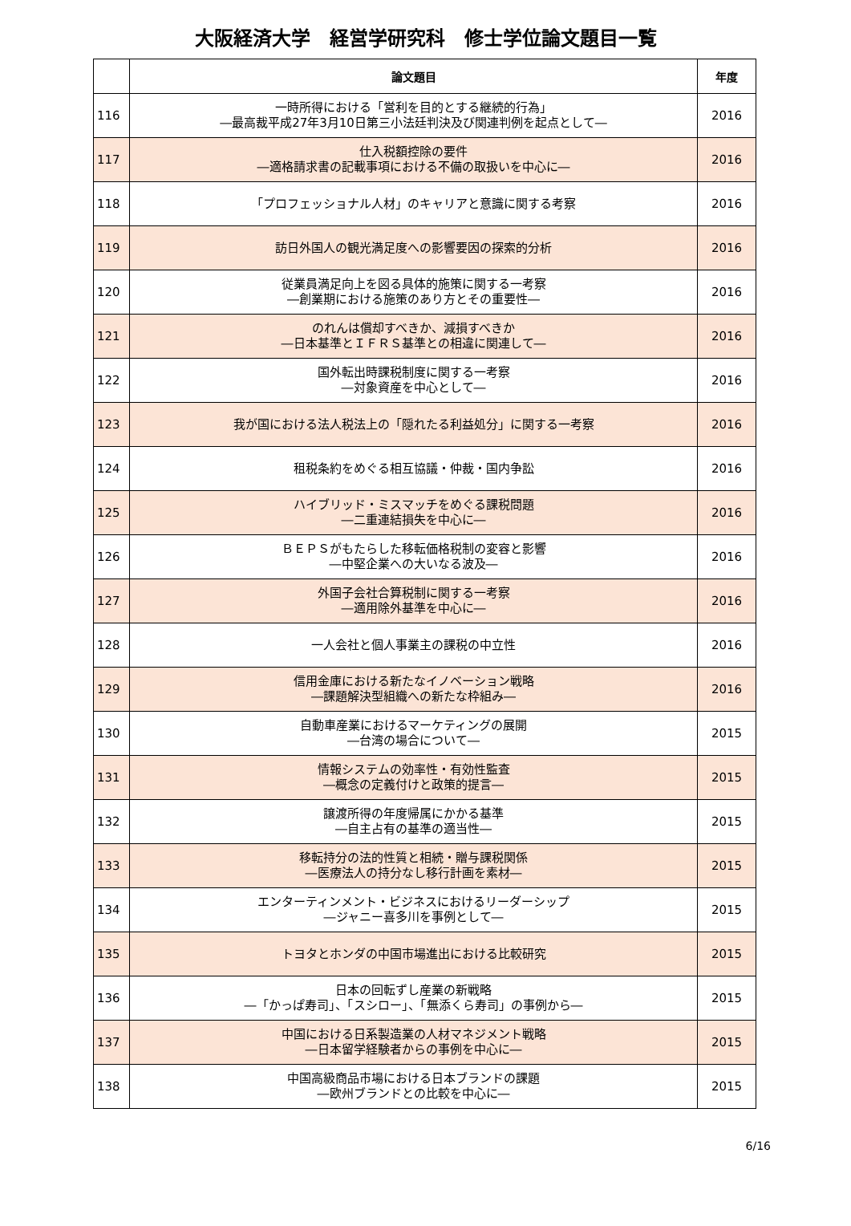大阪経済大学　経営学研究科　修士学位論文題目一覧
| | 論文題目 | 年度 |
| --- | --- | --- |
| 116 | 一時所得における「営利を目的とする継続的行為」 ―最高裁平成27年3月10日第三小法廷判決及び関連判例を起点として― | 2016 |
| 117 | 仕入税額控除の要件 ―適格請求書の記載事項における不備の取扱いを中心に― | 2016 |
| 118 | 「プロフェッショナル人材」のキャリアと意識に関する考察 | 2016 |
| 119 | 訪日外国人の観光満足度への影響要因の探索的分析 | 2016 |
| 120 | 従業員満足向上を図る具体的施策に関する一考察 ―創業期における施策のあり方とその重要性― | 2016 |
| 121 | のれんは償却すべきか、減損すべきか ―日本基準とＩＦＲＳ基準との相違に関連して― | 2016 |
| 122 | 国外転出時課税制度に関する一考察 ―対象資産を中心として― | 2016 |
| 123 | 我が国における法人税法上の「隠れたる利益処分」に関する一考察 | 2016 |
| 124 | 租税条約をめぐる相互協議・仲裁・国内争訟 | 2016 |
| 125 | ハイブリッド・ミスマッチをめぐる課税問題 ―二重連結損失を中心に― | 2016 |
| 126 | ＢＥＰＳがもたらした移転価格税制の変容と影響 ―中堅企業への大いなる波及― | 2016 |
| 127 | 外国子会社合算税制に関する一考察 ―適用除外基準を中心に― | 2016 |
| 128 | 一人会社と個人事業主の課税の中立性 | 2016 |
| 129 | 信用金庫における新たなイノベーション戦略 ―課題解決型組織への新たな枠組み― | 2016 |
| 130 | 自動車産業におけるマーケティングの展開 ―台湾の場合について― | 2015 |
| 131 | 情報システムの効率性・有効性監査 ―概念の定義付けと政策的提言― | 2015 |
| 132 | 譲渡所得の年度帰属にかかる基準 ―自主占有の基準の適当性― | 2015 |
| 133 | 移転持分の法的性質と相続・贈与課税関係 ―医療法人の持分なし移行計画を素材― | 2015 |
| 134 | エンターティンメント・ビジネスにおけるリーダーシップ ―ジャニー喜多川を事例として― | 2015 |
| 135 | トヨタとホンダの中国市場進出における比較研究 | 2015 |
| 136 | 日本の回転ずし産業の新戦略 ―「かっぱ寿司」、「スシロー」、「無添くら寿司」の事例から― | 2015 |
| 137 | 中国における日系製造業の人材マネジメント戦略 ―日本留学経験者からの事例を中心に― | 2015 |
| 138 | 中国高級商品市場における日本ブランドの課題 ―欧州ブランドとの比較を中心に― | 2015 |
6/16